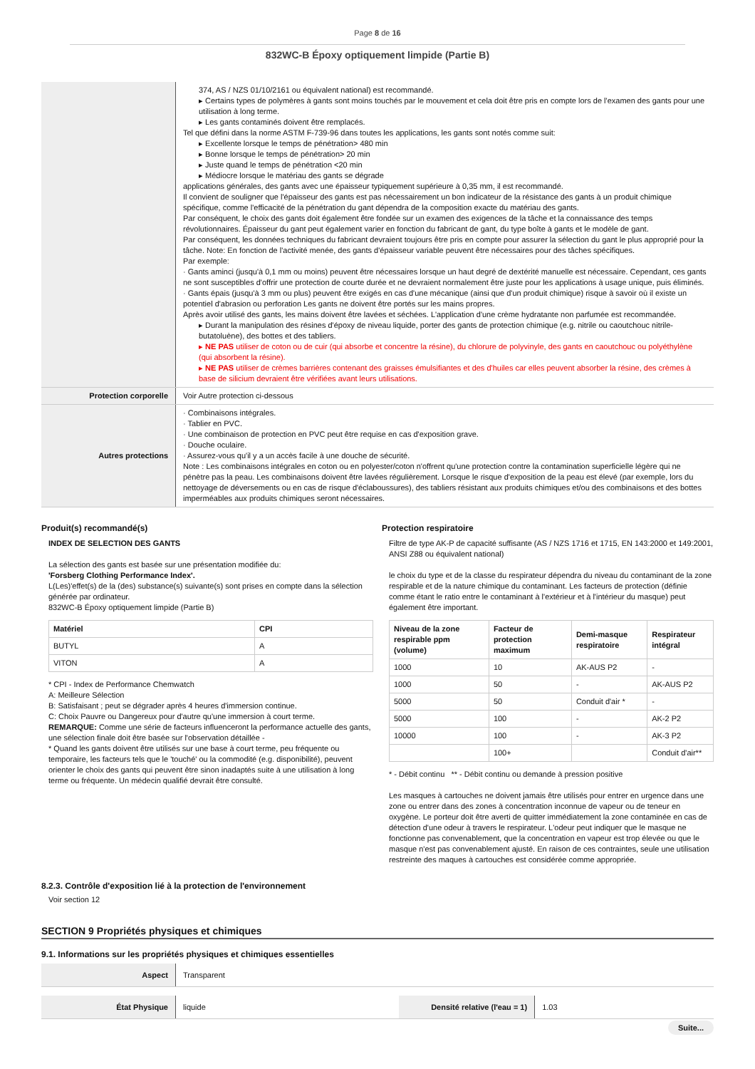Page 8 de 16
832WC-B Époxy optiquement limpide (Partie B)
| | 374, AS / NZS 01/10/2161 ou équivalent national) est recommandé. ▸ Certains types de polymères à gants sont moins touchés par le mouvement et cela doit être pris en compte lors de l'examen des gants pour une utilisation à long terme. ▸ Les gants contaminés doivent être remplacés. Tel que défini dans la norme ASTM F-739-96 dans toutes les applications, les gants sont notés comme suit: ▸ Excellente lorsque le temps de pénétration> 480 min ▸ Bonne lorsque le temps de pénétration> 20 min ▸ Juste quand le temps de pénétration <20 min ▸ Médiocre lorsque le matériau des gants se dégrade applications générales, des gants avec une épaisseur typiquement supérieure à 0,35 mm, il est recommandé. Il convient de souligner que l'épaisseur des gants est pas nécessairement un bon indicateur de la résistance des gants à un produit chimique spécifique, comme l'efficacité de la pénétration du gant dépendra de la composition exacte du matériau des gants. Par conséquent, le choix des gants doit également être fondée sur un examen des exigences de la tâche et la connaissance des temps révolutionnaires. Épaisseur du gant peut également varier en fonction du fabricant de gant, du type boîte à gants et le modèle de gant. Par conséquent, les données techniques du fabricant devraient toujours être pris en compte pour assurer la sélection du gant le plus approprié pour la tâche. Note: En fonction de l'activité menée, des gants d'épaisseur variable peuvent être nécessaires pour des tâches spécifiques. Par exemple: · Gants aminci (jusqu'à 0,1 mm ou moins) peuvent être nécessaires lorsque un haut degré de dextérité manuelle est nécessaire. Cependant, ces gants ne sont susceptibles d'offrir une protection de courte durée et ne devraient normalement être juste pour les applications à usage unique, puis éliminés. · Gants épais (jusqu'à 3 mm ou plus) peuvent être exigés en cas d'une mécanique (ainsi que d'un produit chimique) risque à savoir où il existe un potentiel d'abrasion ou perforation Les gants ne doivent être portés sur les mains propres. Après avoir utilisé des gants, les mains doivent être lavées et séchées. L'application d'une crème hydratante non parfumée est recommandée. ▸ Durant la manipulation des résines d'époxy de niveau liquide, porter des gants de protection chimique (e.g. nitrile ou caoutchouc nitrile-butatoluène), des bottes et des tabliers. ▸ NE PAS utiliser de coton ou de cuir (qui absorbe et concentre la résine), du chlorure de polyvinyle, des gants en caoutchouc ou polyéthylène (qui absorbent la résine). ▸ NE PAS utiliser de crèmes barrières contenant des graisses émulsifiantes et des d'huiles car elles peuvent absorber la résine, des crèmes à base de silicium devraient être vérifiées avant leurs utilisations. |
| Protection corporelle | Voir Autre protection ci-dessous |
| Autres protections | · Combinaisons intégrales. · Tablier en PVC. · Une combinaison de protection en PVC peut être requise en cas d'exposition grave. · Douche oculaire. · Assurez-vous qu'il y a un accès facile à une douche de sécurité. Note : Les combinaisons intégrales en coton ou en polyester/coton n'offrent qu'une protection contre la contamination superficielle légère qui ne pénètre pas la peau. Les combinaisons doivent être lavées régulièrement. Lorsque le risque d'exposition de la peau est élevé (par exemple, lors du nettoyage de déversements ou en cas de risque d'éclaboussures), des tabliers résistant aux produits chimiques et/ou des combinaisons et des bottes imperméables aux produits chimiques seront nécessaires. |
Produit(s) recommandé(s)
INDEX DE SELECTION DES GANTS
La sélection des gants est basée sur une présentation modifiée du:
'Forsberg Clothing Performance Index'.
L(Les)'effet(s) de la (des) substance(s) suivante(s) sont prises en compte dans la sélection générée par ordinateur.
832WC-B Époxy optiquement limpide (Partie B)
| Matériel | CPI |
| --- | --- |
| BUTYL | A |
| VITON | A |
* CPI - Index de Performance Chemwatch
A: Meilleure Sélection
B: Satisfaisant ; peut se dégrader après 4 heures d'immersion continue.
C: Choix Pauvre ou Dangereux pour d'autre qu'une immersion à court terme.
REMARQUE: Comme une série de facteurs influenceront la performance actuelle des gants, une sélection finale doit être basée sur l'observation détaillée -
* Quand les gants doivent être utilisés sur une base à court terme, peu fréquente ou temporaire, les facteurs tels que le 'touché' ou la commodité (e.g. disponibilité), peuvent orienter le choix des gants qui peuvent être sinon inadaptés suite à une utilisation à long terme ou fréquente. Un médecin qualifié devrait être consulté.
Protection respiratoire
Filtre de type AK-P de capacité suffisante (AS / NZS 1716 et 1715, EN 143:2000 et 149:2001, ANSI Z88 ou équivalent national)
le choix du type et de la classe du respirateur dépendra du niveau du contaminant de la zone respirable et de la nature chimique du contaminant. Les facteurs de protection (définie comme étant le ratio entre le contaminant à l'extérieur et à l'intérieur du masque) peut également être important.
| Niveau de la zone respirable ppm (volume) | Facteur de protection maximum | Demi-masque respiratoire | Respirateur intégral |
| --- | --- | --- | --- |
| 1000 | 10 | AK-AUS P2 | - |
| 1000 | 50 | - | AK-AUS P2 |
| 5000 | 50 | Conduit d'air * | - |
| 5000 | 100 | - | AK-2 P2 |
| 10000 | 100 | - | AK-3 P2 |
| | 100+ | | Conduit d'air** |
* - Débit continu ** - Débit continu ou demande à pression positive
Les masques à cartouches ne doivent jamais être utilisés pour entrer en urgence dans une zone ou entrer dans des zones à concentration inconnue de vapeur ou de teneur en oxygène. Le porteur doit être averti de quitter immédiatement la zone contaminée en cas de détection d'une odeur à travers le respirateur. L'odeur peut indiquer que le masque ne fonctionne pas convenablement, que la concentration en vapeur est trop élevée ou que le masque n'est pas convenablement ajusté. En raison de ces contraintes, seule une utilisation restreinte des maques à cartouches est considérée comme appropriée.
8.2.3. Contrôle d'exposition lié à la protection de l'environnement
Voir section 12
SECTION 9 Propriétés physiques et chimiques
9.1. Informations sur les propriétés physiques et chimiques essentielles
| Aspect | Transparent |
| État Physique | liquide | Densité relative (l'eau = 1) | 1.03 |
Suite...